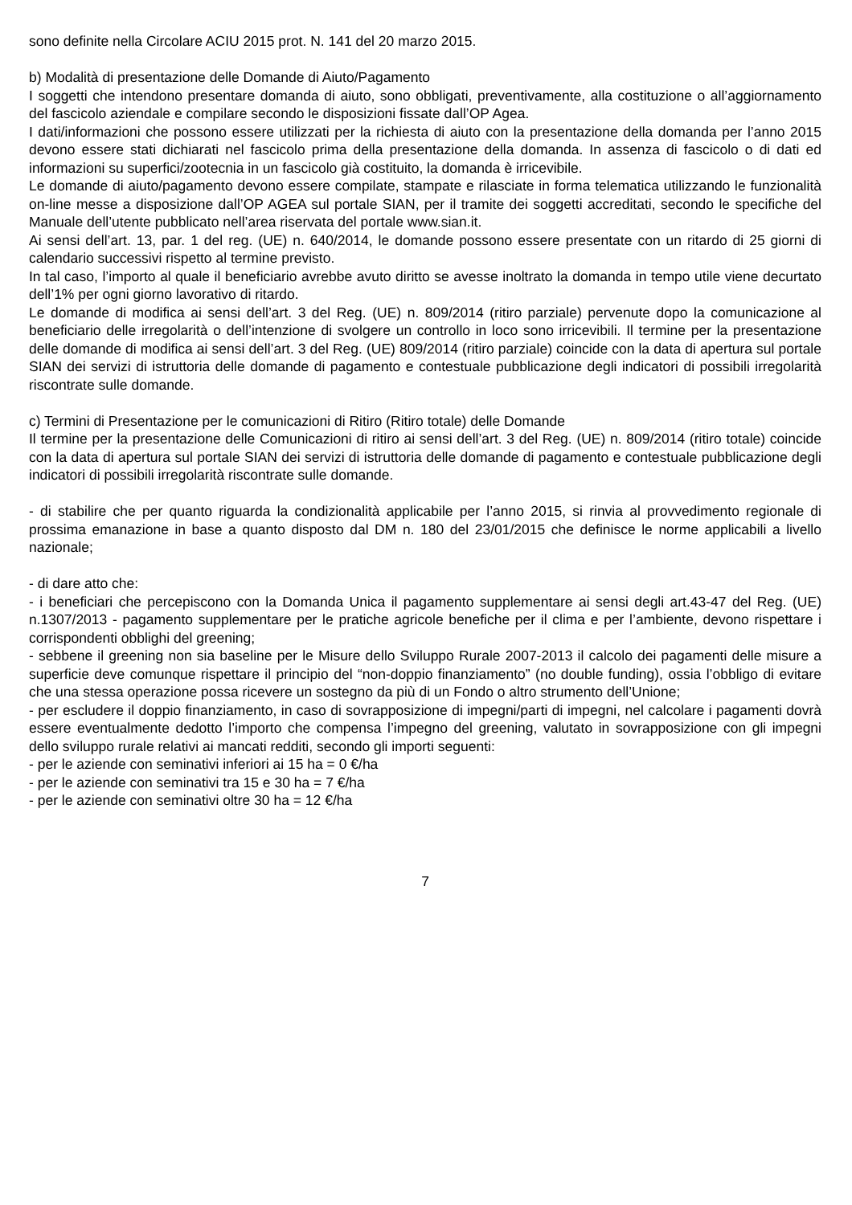sono definite nella Circolare ACIU 2015 prot. N. 141 del 20 marzo 2015.
b) Modalità di presentazione delle Domande di Aiuto/Pagamento
I soggetti che intendono presentare domanda di aiuto, sono obbligati, preventivamente, alla costituzione o all’aggiornamento del fascicolo aziendale e compilare secondo le disposizioni fissate dall’OP Agea.
I dati/informazioni che possono essere utilizzati per la richiesta di aiuto con la presentazione della domanda per l’anno 2015 devono essere stati dichiarati nel fascicolo prima della presentazione della domanda. In assenza di fascicolo o di dati ed informazioni su superfici/zootecnia in un fascicolo già costituito, la domanda è irricevibile.
Le domande di aiuto/pagamento devono essere compilate, stampate e rilasciate in forma telematica utilizzando le funzionalità on-line messe a disposizione dall’OP AGEA sul portale SIAN, per il tramite dei soggetti accreditati, secondo le specifiche del Manuale dell’utente pubblicato nell’area riservata del portale www.sian.it.
Ai sensi dell’art. 13, par. 1 del reg. (UE) n. 640/2014, le domande possono essere presentate con un ritardo di 25 giorni di calendario successivi rispetto al termine previsto.
In tal caso, l’importo al quale il beneficiario avrebbe avuto diritto se avesse inoltrato la domanda in tempo utile viene decurtato dell’1% per ogni giorno lavorativo di ritardo.
Le domande di modifica ai sensi dell’art. 3 del Reg. (UE) n. 809/2014 (ritiro parziale) pervenute dopo la comunicazione al beneficiario delle irregolarità o dell’intenzione di svolgere un controllo in loco sono irricevibili. Il termine per la presentazione delle domande di modifica ai sensi dell’art. 3 del Reg. (UE) 809/2014 (ritiro parziale) coincide con la data di apertura sul portale SIAN dei servizi di istruttoria delle domande di pagamento e contestuale pubblicazione degli indicatori di possibili irregolarità riscontrate sulle domande.
c) Termini di Presentazione per le comunicazioni di Ritiro (Ritiro totale) delle Domande
Il termine per la presentazione delle Comunicazioni di ritiro ai sensi dell’art. 3 del Reg. (UE) n. 809/2014 (ritiro totale) coincide con la data di apertura sul portale SIAN dei servizi di istruttoria delle domande di pagamento e contestuale pubblicazione degli indicatori di possibili irregolarità riscontrate sulle domande.
- di stabilire che per quanto riguarda la condizionalità applicabile per l’anno 2015, si rinvia al provvedimento regionale di prossima emanazione in base a quanto disposto dal DM n. 180 del 23/01/2015 che definisce le norme applicabili a livello nazionale;
- di dare atto che:
- i beneficiari che percepiscono con la Domanda Unica il pagamento supplementare ai sensi degli art.43-47 del Reg. (UE) n.1307/2013 - pagamento supplementare per le pratiche agricole benefiche per il clima e per l’ambiente, devono rispettare i corrispondenti obblighi del greening;
- sebbene il greening non sia baseline per le Misure dello Sviluppo Rurale 2007-2013 il calcolo dei pagamenti delle misure a superficie deve comunque rispettare il principio del “non-doppio finanziamento” (no double funding), ossia l’obbligo di evitare che una stessa operazione possa ricevere un sostegno da più di un Fondo o altro strumento dell’Unione;
- per escludere il doppio finanziamento, in caso di sovrapposizione di impegni/parti di impegni, nel calcolare i pagamenti dovrà essere eventualmente dedotto l’importo che compensa l’impegno del greening, valutato in sovrapposizione con gli impegni dello sviluppo rurale relativi ai mancati redditi, secondo gli importi seguenti:
- per le aziende con seminativi inferiori ai 15 ha = 0 €/ha
- per le aziende con seminativi tra 15 e 30 ha = 7 €/ha
- per le aziende con seminativi oltre 30 ha = 12 €/ha
7